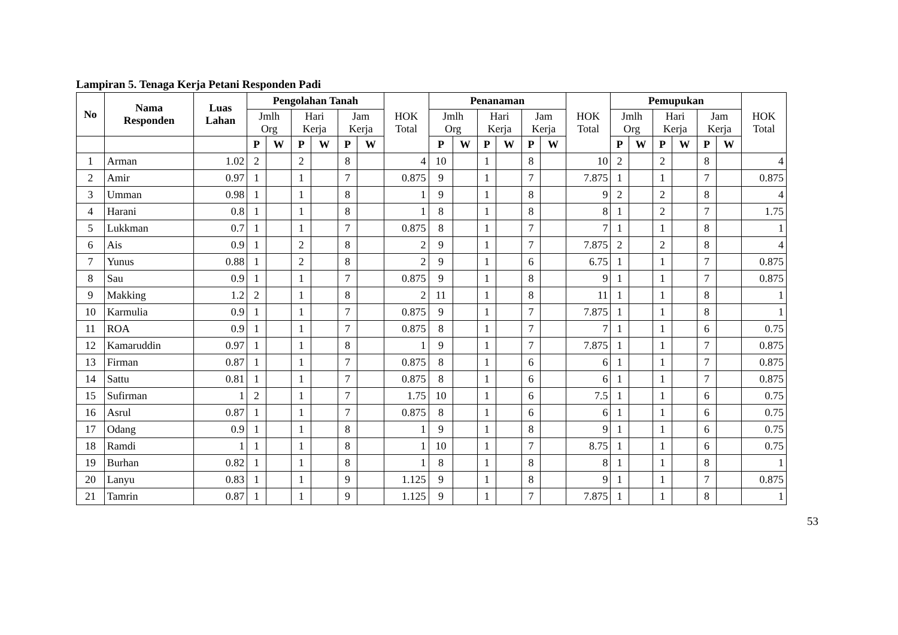Lampiran 5. Tenaga Kerja Petani Responden Padi
| No | Nama Responden | Luas Lahan | Pengolahan Tanah | | | | | | HOK Total | Penanaman | | | | | | HOK Total | Pemupukan | | | | | | HOK Total |
| --- | --- | --- | --- | --- | --- | --- | --- | --- | --- | --- | --- | --- | --- | --- | --- | --- | --- | --- | --- | --- | --- | --- | --- |
| | | | Jmlh Org | | Hari Kerja | | Jam Kerja | | | Jmlh Org | | Hari Kerja | | Jam Kerja | | | Jmlh Org | | Hari Kerja | | Jam Kerja | | |
| | | | P | W | P | W | P | W | | P | W | P | W | P | W | | P | W | P | W | P | W | |
| 1 | Arman | 1.02 | 2 | | 2 | | 8 | | 4 | 10 | | 1 | | 8 | | 10 | 2 | | 2 | | 8 | | 4 |
| 2 | Amir | 0.97 | 1 | | 1 | | 7 | | 0.875 | 9 | | 1 | | 7 | | 7.875 | 1 | | 1 | | 7 | | 0.875 |
| 3 | Umman | 0.98 | 1 | | 1 | | 8 | | 1 | 9 | | 1 | | 8 | | 9 | 2 | | 2 | | 8 | | 4 |
| 4 | Harani | 0.8 | 1 | | 1 | | 8 | | 1 | 8 | | 1 | | 8 | | 8 | 1 | | 2 | | 7 | | 1.75 |
| 5 | Lukkman | 0.7 | 1 | | 1 | | 7 | | 0.875 | 8 | | 1 | | 7 | | 7 | 1 | | 1 | | 8 | | 1 |
| 6 | Ais | 0.9 | 1 | | 2 | | 8 | | 2 | 9 | | 1 | | 7 | | 7.875 | 2 | | 2 | | 8 | | 4 |
| 7 | Yunus | 0.88 | 1 | | 2 | | 8 | | 2 | 9 | | 1 | | 6 | | 6.75 | 1 | | 1 | | 7 | | 0.875 |
| 8 | Sau | 0.9 | 1 | | 1 | | 7 | | 0.875 | 9 | | 1 | | 8 | | 9 | 1 | | 1 | | 7 | | 0.875 |
| 9 | Makking | 1.2 | 2 | | 1 | | 8 | | 2 | 11 | | 1 | | 8 | | 11 | 1 | | 1 | | 8 | | 1 |
| 10 | Karmulia | 0.9 | 1 | | 1 | | 7 | | 0.875 | 9 | | 1 | | 7 | | 7.875 | 1 | | 1 | | 8 | | 1 |
| 11 | ROA | 0.9 | 1 | | 1 | | 7 | | 0.875 | 8 | | 1 | | 7 | | 7 | 1 | | 1 | | 6 | | 0.75 |
| 12 | Kamaruddin | 0.97 | 1 | | 1 | | 8 | | 1 | 9 | | 1 | | 7 | | 7.875 | 1 | | 1 | | 7 | | 0.875 |
| 13 | Firman | 0.87 | 1 | | 1 | | 7 | | 0.875 | 8 | | 1 | | 6 | | 6 | 1 | | 1 | | 7 | | 0.875 |
| 14 | Sattu | 0.81 | 1 | | 1 | | 7 | | 0.875 | 8 | | 1 | | 6 | | 6 | 1 | | 1 | | 7 | | 0.875 |
| 15 | Sufirman | 1 | 2 | | 1 | | 7 | | 1.75 | 10 | | 1 | | 6 | | 7.5 | 1 | | 1 | | 6 | | 0.75 |
| 16 | Asrul | 0.87 | 1 | | 1 | | 7 | | 0.875 | 8 | | 1 | | 6 | | 6 | 1 | | 1 | | 6 | | 0.75 |
| 17 | Odang | 0.9 | 1 | | 1 | | 8 | | 1 | 9 | | 1 | | 8 | | 9 | 1 | | 1 | | 6 | | 0.75 |
| 18 | Ramdi | 1 | 1 | | 1 | | 8 | | 1 | 10 | | 1 | | 7 | | 8.75 | 1 | | 1 | | 6 | | 0.75 |
| 19 | Burhan | 0.82 | 1 | | 1 | | 8 | | 1 | 8 | | 1 | | 8 | | 8 | 1 | | 1 | | 8 | | 1 |
| 20 | Lanyu | 0.83 | 1 | | 1 | | 9 | | 1.125 | 9 | | 1 | | 8 | | 9 | 1 | | 1 | | 7 | | 0.875 |
| 21 | Tamrin | 0.87 | 1 | | 1 | | 9 | | 1.125 | 9 | | 1 | | 7 | | 7.875 | 1 | | 1 | | 8 | | 1 |
53